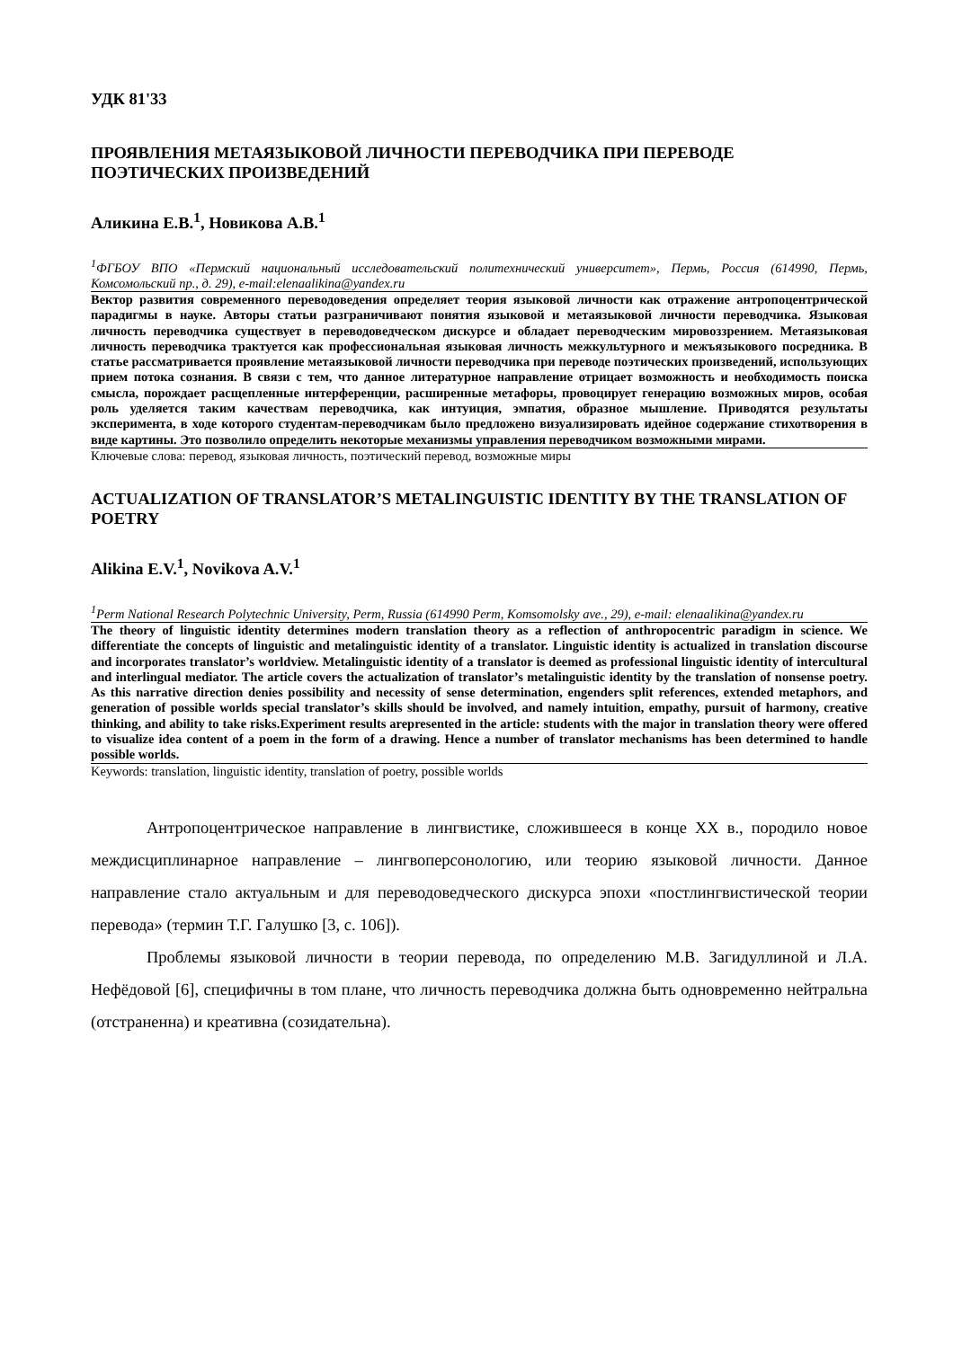УДК 81'33
ПРОЯВЛЕНИЯ МЕТАЯЗЫКОВОЙ ЛИЧНОСТИ ПЕРЕВОДЧИКА ПРИ ПЕРЕВОДЕ ПОЭТИЧЕСКИХ ПРОИЗВЕДЕНИЙ
Аликина Е.В.<sup>1</sup>, Новикова А.В.<sup>1</sup>
<sup>1</sup> ФГБОУ ВПО «Пермский национальный исследовательский политехнический университет», Пермь, Россия (614990, Пермь, Комсомольский пр., д. 29), e-mail:elenaalikina@yandex.ru
Вектор развития современного переводоведения определяет теория языковой личности как отражение антропоцентрической парадигмы в науке. Авторы статьи разграничивают понятия языковой и метаязыковой личности переводчика. Языковая личность переводчика существует в переводоведческом дискурсе и обладает переводческим мировоззрением. Метаязыковая личность переводчика трактуется как профессиональная языковая личность межкультурного и межъязыкового посредника. В статье рассматривается проявление метаязыковой личности переводчика при переводе поэтических произведений, использующих прием потока сознания. В связи с тем, что данное литературное направление отрицает возможность и необходимость поиска смысла, порождает расщепленные интерференции, расширенные метафоры, провоцирует генерацию возможных миров, особая роль уделяется таким качествам переводчика, как интуиция, эмпатия, образное мышление. Приводятся результаты эксперимента, в ходе которого студентам-переводчикам было предложено визуализировать идейное содержание стихотворения в виде картины. Это позволило определить некоторые механизмы управления переводчиком возможными мирами.
Ключевые слова: перевод, языковая личность, поэтический перевод, возможные миры
ACTUALIZATION OF TRANSLATOR’S METALINGUISTIC IDENTITY BY THE TRANSLATION OF POETRY
Alikina E.V.<sup>1</sup>, Novikova A.V.<sup>1</sup>
<sup>1</sup> Perm National Research Polytechnic University, Perm, Russia (614990 Perm, Komsomolsky ave., 29), e-mail: elenaalikina@yandex.ru
The theory of linguistic identity determines modern translation theory as a reflection of anthropocentric paradigm in science. We differentiate the concepts of linguistic and metalinguistic identity of a translator. Linguistic identity is actualized in translation discourse and incorporates translator’s worldview. Metalinguistic identity of a translator is deemed as professional linguistic identity of intercultural and interlingual mediator. The article covers the actualization of translator’s metalinguistic identity by the translation of nonsense poetry. As this narrative direction denies possibility and necessity of sense determination, engenders split references, extended metaphors, and generation of possible worlds special translator’s skills should be involved, and namely intuition, empathy, pursuit of harmony, creative thinking, and ability to take risks.Experiment results arepresented in the article: students with the major in translation theory were offered to visualize idea content of a poem in the form of a drawing. Hence a number of translator mechanisms has been determined to handle possible worlds.
Keywords: translation, linguistic identity, translation of poetry, possible worlds
Антропоцентрическое направление в лингвистике, сложившееся в конце XX в., породило новое междисциплинарное направление – лингвоперсонологию, или теорию языковой личности. Данное направление стало актуальным и для переводоведческого дискурса эпохи «постлингвистической теории перевода» (термин Т.Г. Галушко [3, с. 106]).
Проблемы языковой личности в теории перевода, по определению М.В. Загидуллиной и Л.А. Нефёдовой [6], специфичны в том плане, что личность переводчика должна быть одновременно нейтральна (отстраненна) и креативна (созидательна).